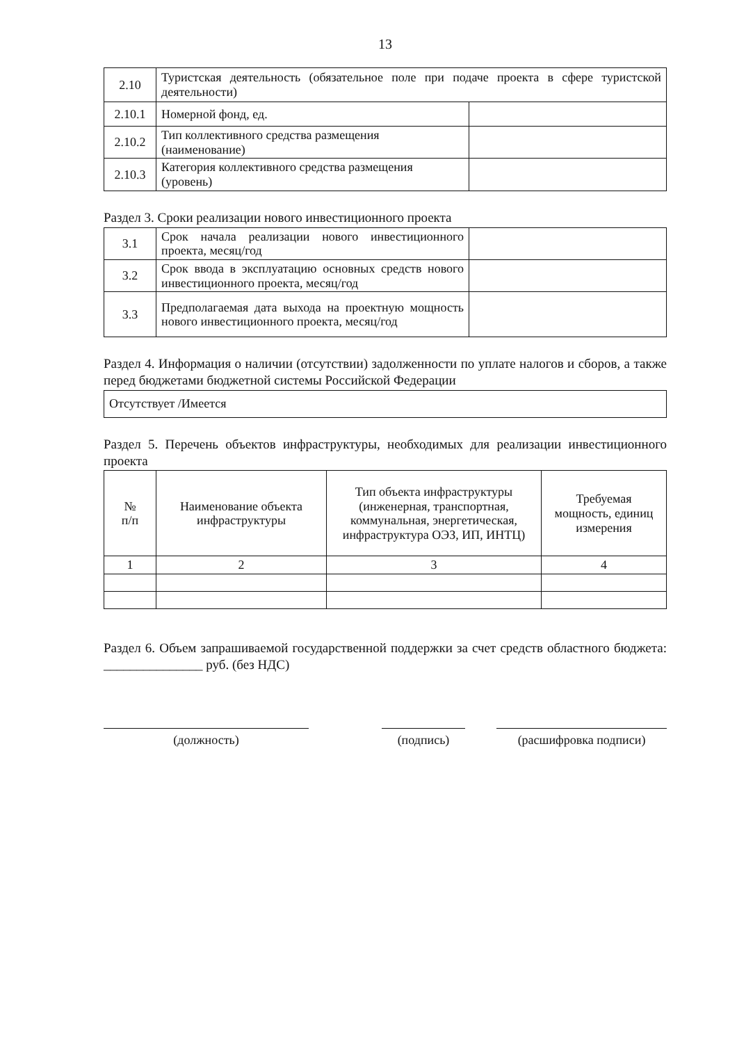13
| 2.10 | Туристская деятельность (обязательное поле при подаче проекта в сфере туристской деятельности) | |
| 2.10.1 | Номерной фонд, ед. | |
| 2.10.2 | Тип коллективного средства размещения (наименование) | |
| 2.10.3 | Категория коллективного средства размещения (уровень) | |
Раздел 3. Сроки реализации нового инвестиционного проекта
| 3.1 | Срок начала реализации нового инвестиционного проекта, месяц/год | |
| 3.2 | Срок ввода в эксплуатацию основных средств нового инвестиционного проекта, месяц/год | |
| 3.3 | Предполагаемая дата выхода на проектную мощность нового инвестиционного проекта, месяц/год | |
Раздел 4. Информация о наличии (отсутствии) задолженности по уплате налогов и сборов, а также перед бюджетами бюджетной системы Российской Федерации
| Отсутствует /Имеется |
Раздел 5. Перечень объектов инфраструктуры, необходимых для реализации инвестиционного проекта
| № п/п | Наименование объекта инфраструктуры | Тип объекта инфраструктуры (инженерная, транспортная, коммунальная, энергетическая, инфраструктура ОЭЗ, ИП, ИНТЦ) | Требуемая мощность, единиц измерения |
| --- | --- | --- | --- |
| 1 | 2 | 3 | 4 |
Раздел 6. Объем запрашиваемой государственной поддержки за счет средств областного бюджета: _______________ руб. (без НДС)
(должность) (подпись) (расшифровка подписи)